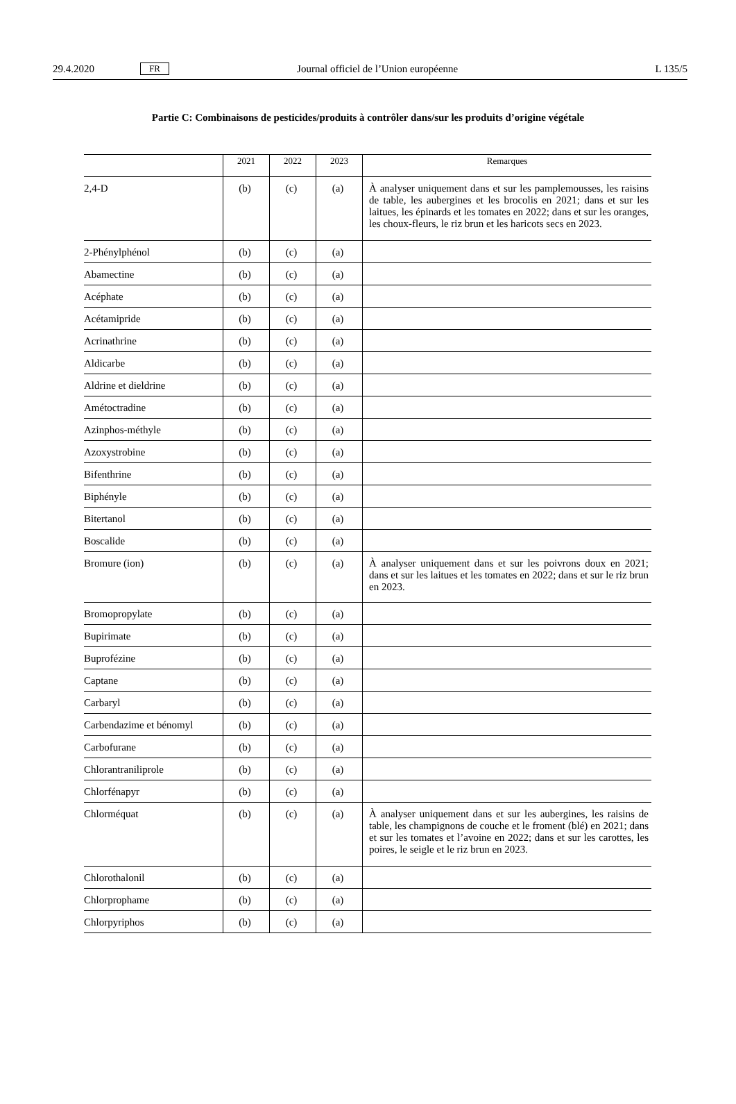29.4.2020 FR Journal officiel de l’Union européenne L 135/5
Partie C: Combinaisons de pesticides/produits à contrôler dans/sur les produits d’origine végétale
| | 2021 | 2022 | 2023 | Remarques |
| --- | --- | --- | --- | --- |
| 2,4-D | (b) | (c) | (a) | À analyser uniquement dans et sur les pamplemousses, les raisins de table, les aubergines et les brocolis en 2021; dans et sur les laitues, les épinards et les tomates en 2022; dans et sur les oranges, les choux-fleurs, le riz brun et les haricots secs en 2023. |
| 2-Phénylphénol | (b) | (c) | (a) | |
| Abamectine | (b) | (c) | (a) | |
| Acéphate | (b) | (c) | (a) | |
| Acétamipride | (b) | (c) | (a) | |
| Acrinathrine | (b) | (c) | (a) | |
| Aldicarbe | (b) | (c) | (a) | |
| Aldrine et dieldrine | (b) | (c) | (a) | |
| Amétoctradine | (b) | (c) | (a) | |
| Azinphos-méthyle | (b) | (c) | (a) | |
| Azoxystrobine | (b) | (c) | (a) | |
| Bifenthrine | (b) | (c) | (a) | |
| Biphényle | (b) | (c) | (a) | |
| Bitertanol | (b) | (c) | (a) | |
| Boscalide | (b) | (c) | (a) | |
| Bromure (ion) | (b) | (c) | (a) | À analyser uniquement dans et sur les poivrons doux en 2021; dans et sur les laitues et les tomates en 2022; dans et sur le riz brun en 2023. |
| Bromopropylate | (b) | (c) | (a) | |
| Bupirimate | (b) | (c) | (a) | |
| Buprofézine | (b) | (c) | (a) | |
| Captane | (b) | (c) | (a) | |
| Carbaryl | (b) | (c) | (a) | |
| Carbendazime et bénomyl | (b) | (c) | (a) | |
| Carbofurane | (b) | (c) | (a) | |
| Chlorantraniliprole | (b) | (c) | (a) | |
| Chlorfénapyr | (b) | (c) | (a) | |
| Chlorméquat | (b) | (c) | (a) | À analyser uniquement dans et sur les aubergines, les raisins de table, les champignons de couche et le froment (blé) en 2021; dans et sur les tomates et l’avoine en 2022; dans et sur les carottes, les poires, le seigle et le riz brun en 2023. |
| Chlorothalonil | (b) | (c) | (a) | |
| Chlorprophame | (b) | (c) | (a) | |
| Chlorpyriphos | (b) | (c) | (a) | |